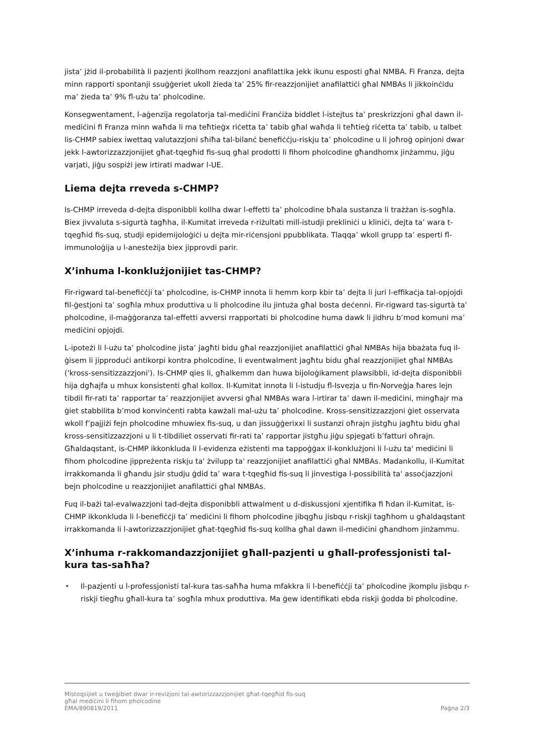jista’ jżid il-probabilità li pazjenti jkollhom reazzjoni anafilattika jekk ikunu esposti għal NMBA. Fi Franza, dejta minn rapporti spontanji ssuġġeriet ukoll żieda ta’ 25% fir-reazzjonijiet anafilattiċi għal NMBAs li jikkoinċidu ma’ żieda ta’ 9% fl-użu ta’ pholcodine.
Konsegwentament, l-aġenzija regolatorja tal-mediċini Franċiża biddlet l-istejtus ta’ preskrizzjoni għal dawn il-mediċini fi Franza minn waħda li ma teħtieġx riċetta ta’ tabib għal waħda li teħtieġ riċetta ta’ tabib, u talbet lis-CHMP sabiex iwettaq valutazzjoni sħiħa tal-bilanċ benefiċċju-riskju ta’ pholcodine u li joħroġ opinjoni dwar jekk l-awtorizzazzjonijiet għat-tqegħid fis-suq għal prodotti li fihom pholcodine għandhomx jinżammu, jiġu varjati, jiġu sospiżi jew irtirati madwar l-UE.
Liema dejta rreveda s-CHMP?
Is-CHMP irreveda d-dejta disponibbli kollha dwar l-effetti ta’ pholcodine bħala sustanza li trażżan is-sogħla. Biex jivvaluta s-sigurtà tagħha, il-Kumitat irreveda r-riżultati mill-istudji prekliniċi u kliniċi, dejta ta’ wara t-tqegħid fis-suq, studji epidemijoloġiċi u dejta mir-riċensjoni ppubblikata. Tlaqqa’ wkoll grupp ta’ esperti fl-immunoloġija u l-anesteżija biex jipprovdi parir.
X’inhuma l-konklużjonijiet tas-CHMP?
Fir-rigward tal-benefiċċji ta’ pholcodine, is-CHMP innota li hemm korp kbir ta’ dejta li juri l-effikaċja tal-opjojdi fil-ġestjoni ta’ sogħla mhux produttiva u li pholcodine ilu jintuża għal bosta deċenni. Fir-rigward tas-sigurtà ta’ pholcodine, il-maġġoranza tal-effetti avversi rrapportati bi pholcodine huma dawk li jidhru b’mod komuni ma’ mediċini opjojdi.
L-ipoteżi li l-użu ta’ pholcodine jista’ jagħti bidu għal reazzjonijiet anafilattiċi għal NMBAs hija bbażata fuq il-ġisem li jipproduċi antikorpi kontra pholcodine, li eventwalment jagħtu bidu għal reazzjonijiet għal NMBAs ('kross-sensitizzazzjoni'). Is-CHMP qies li, għalkemm dan huwa bijoloġikament plawsibbli, id-dejta disponibbli hija dgħajfa u mhux konsistenti għal kollox. Il-Kumitat innota li l-istudju fl-Isvezja u fin-Norveġja ħares lejn tibdil fir-rati ta’ rapportar ta’ reazzjonijiet avversi għal NMBAs wara l-irtirar ta’ dawn il-mediċini, mingħajr ma ġiet stabbilita b’mod konvinċenti rabta kawżali mal-użu ta’ pholcodine. Kross-sensitizzazzjoni ġiet osservata wkoll f’pajjiżi fejn pholcodine mhuwiex fis-suq, u dan jissuġġerixxi li sustanzi oħrajn jistgħu jagħtu bidu għal kross-sensitizzazzjoni u li t-tibdiliet osservati fir-rati ta’ rapportar jistgħu jiġu spjegati b’fatturi oħrajn. Għaldaqstant, is-CHMP ikkonkluda li l-evidenza eżistenti ma tappoġġax il-konklużjoni li l-użu ta' mediċini li fihom pholcodine jippreżenta riskju ta' żvilupp ta' reazzjonijiet anafilattiċi għal NMBAs. Madankollu, il-Kumitat irrakkomanda li għandu jsir studju ġdid ta’ wara t-tqegħid fis-suq li jinvestiga l-possibilità ta' assoċjazzjoni bejn pholcodine u reazzjonijiet anafilattiċi għal NMBAs.
Fuq il-bażi tal-evalwazzjoni tad-dejta disponibbli attwalment u d-diskussjoni xjentifika fi ħdan il-Kumitat, is-CHMP ikkonkluda li l-benefiċċji ta’ mediċini li fihom pholcodine jibqgħu jisbqu r-riskji tagħhom u għaldaqstant irrakkomanda li l-awtorizzazzjonijiet għat-tqegħid fis-suq kollha għal dawn il-mediċini għandhom jinżammu.
X’inhuma r-rakkomandazzjonijiet għall-pazjenti u għall-professjonisti tal-kura tas-saħħa?
• Il-pazjenti u l-professjonisti tal-kura tas-saħħa huma mfakkra li l-benefiċċji ta’ pholcodine jkomplu jisbqu r-riskji tiegħu għall-kura ta’ sogħla mhux produttiva. Ma ġew identifikati ebda riskji ġodda bi pholcodine.
Mistoqsijiet u tweġibiet dwar ir-reviżjoni tal-awtorizzazzjonijiet għat-tqegħid fis-suq
għal mediċini li fihom pholcodine
EMA/890819/2011 Paġna 2/3